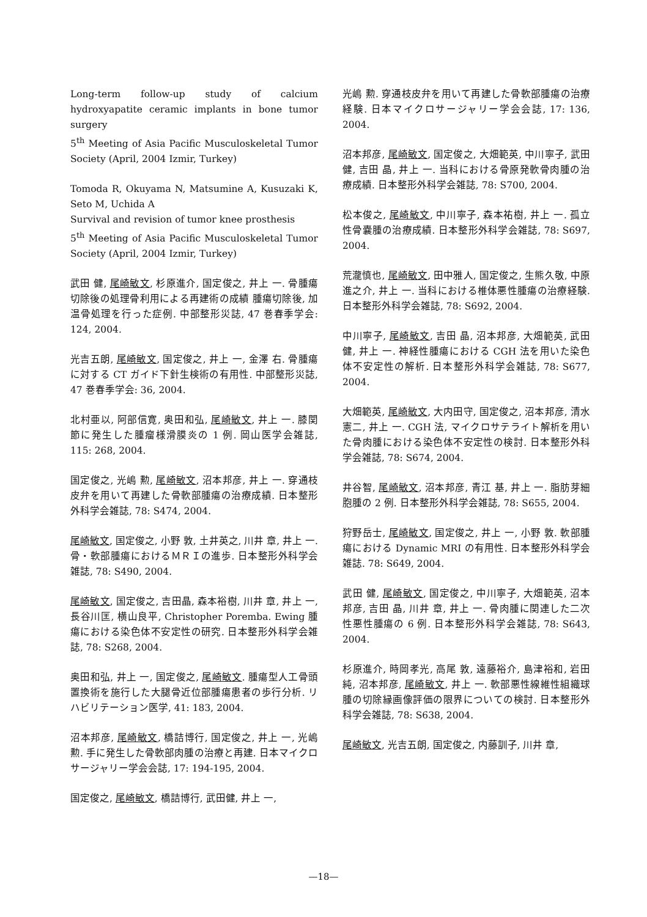Long-term follow-up study of calcium hydroxyapatite ceramic implants in bone tumor surgery
5<sup>th</sup> Meeting of Asia Pacific Musculoskeletal Tumor Society (April, 2004 Izmir, Turkey)
Tomoda R, Okuyama N, Matsumine A, Kusuzaki K, Seto M, Uchida A
Survival and revision of tumor knee prosthesis
5<sup>th</sup> Meeting of Asia Pacific Musculoskeletal Tumor Society (April, 2004 Izmir, Turkey)
武田 健, 尾崎敏文, 杉原進介, 国定俊之, 井上 一. 骨腫瘍切除後の処理骨利用による再建術の成績 腫瘍切除後, 加温骨処理を行った症例. 中部整形災誌, 47 巻春季学会: 124, 2004.
光吉五朗, 尾崎敏文, 国定俊之, 井上 一, 金澤 右. 骨腫瘍に対する CT ガイド下針生検術の有用性. 中部整形災誌, 47 巻春季学会: 36, 2004.
北村亜以, 阿部信寛, 奥田和弘, 尾崎敏文, 井上 一. 膝関節に発生した腫瘤様滑膜炎の 1 例. 岡山医学会雑誌, 115: 268, 2004.
国定俊之, 光嶋 勲, 尾崎敏文, 沼本邦彦, 井上 一. 穿通枝皮弁を用いて再建した骨軟部腫瘍の治療成績. 日本整形外科学会雑誌, 78: S474, 2004.
尾崎敏文, 国定俊之, 小野 敦, 土井英之, 川井 章, 井上 一. 骨・軟部腫瘍におけるＭＲＩの進歩. 日本整形外科学会雑誌, 78: S490, 2004.
尾崎敏文, 国定俊之, 吉田晶, 森本裕樹, 川井 章, 井上 一, 長谷川匡, 横山良平, Christopher Poremba. Ewing 腫瘍における染色体不安定性の研究. 日本整形外科学会雑誌, 78: S268, 2004.
奥田和弘, 井上 一, 国定俊之, 尾崎敏文. 腫瘍型人工骨頭置換術を施行した大腿骨近位部腫瘍患者の歩行分析. リハビリテーション医学, 41: 183, 2004.
沼本邦彦, 尾崎敏文, 橋詰博行, 国定俊之, 井上 一, 光嶋 勲. 手に発生した骨軟部肉腫の治療と再建. 日本マイクロサージャリー学会会誌, 17: 194-195, 2004.
国定俊之, 尾崎敏文, 橋詰博行, 武田健, 井上 一,
光嶋 勲. 穿通枝皮弁を用いて再建した骨軟部腫瘍の治療経験. 日本マイクロサージャリー学会会誌, 17: 136, 2004.
沼本邦彦, 尾崎敏文, 国定俊之, 大畑範英, 中川寧子, 武田 健, 吉田 晶, 井上 一. 当科における骨原発軟骨肉腫の治療成績. 日本整形外科学会雑誌, 78: S700, 2004.
松本俊之, 尾崎敏文, 中川寧子, 森本祐樹, 井上 一. 孤立性骨嚢腫の治療成績. 日本整形外科学会雑誌, 78: S697, 2004.
荒瀧慎也, 尾崎敏文, 田中雅人, 国定俊之, 生熊久敬, 中原進之介, 井上 一. 当科における椎体悪性腫瘍の治療経験. 日本整形外科学会雑誌, 78: S692, 2004.
中川寧子, 尾崎敏文, 吉田 晶, 沼本邦彦, 大畑範英, 武田健, 井上 一. 神経性腫瘍における CGH 法を用いた染色体不安定性の解析. 日本整形外科学会雑誌, 78: S677, 2004.
大畑範英, 尾崎敏文, 大内田守, 国定俊之, 沼本邦彦, 清水憲二, 井上 一. CGH 法, マイクロサテライト解析を用いた骨肉腫における染色体不安定性の検討. 日本整形外科学会雑誌, 78: S674, 2004.
井谷智, 尾崎敏文, 沼本邦彦, 青江 基, 井上 一. 脂肪芽細胞腫の 2 例. 日本整形外科学会雑誌, 78: S655, 2004.
狩野岳士, 尾崎敏文, 国定俊之, 井上 一, 小野 敦. 軟部腫瘍における Dynamic MRI の有用性. 日本整形外科学会雑誌. 78: S649, 2004.
武田 健, 尾崎敏文, 国定俊之, 中川寧子, 大畑範英, 沼本邦彦, 吉田 晶, 川井 章, 井上 一. 骨肉腫に関連した二次性悪性腫瘍の 6 例. 日本整形外科学会雑誌, 78: S643, 2004.
杉原進介, 時岡孝光, 高尾 敦, 遠藤裕介, 島津裕和, 岩田 純, 沼本邦彦, 尾崎敏文, 井上 一. 軟部悪性線維性組織球腫の切除縁画像評価の限界についての検討. 日本整形外科学会雑誌, 78: S638, 2004.
尾崎敏文, 光吉五朗, 国定俊之, 内藤訓子, 川井 章,
—18—